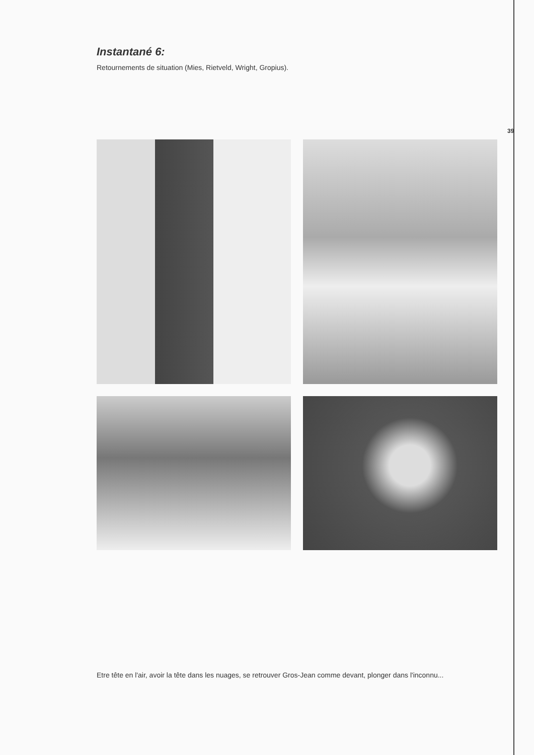39
Instantané 6:
Retournements de situation (Mies, Rietveld, Wright, Gropius).
Etre tête en l'air, avoir la tête dans les nuages, se retrouver Gros-Jean comme devant, plonger dans l'inconnu...